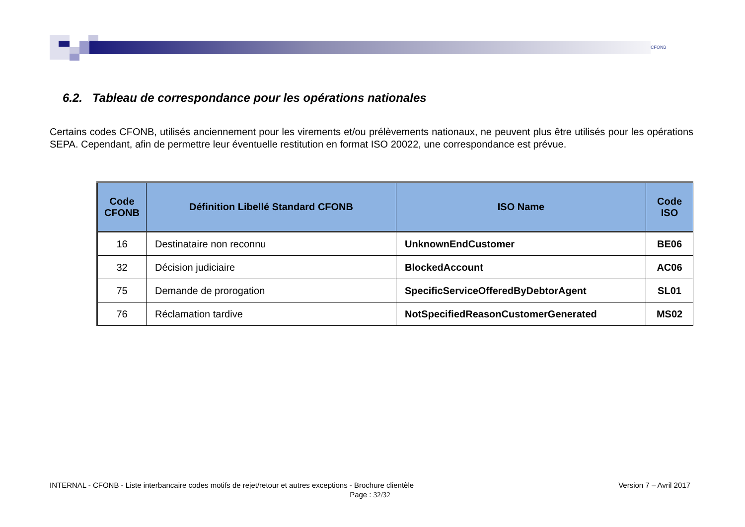CFONB
6.2. Tableau de correspondance pour les opérations nationales
Certains codes CFONB, utilisés anciennement pour les virements et/ou prélèvements nationaux, ne peuvent plus être utilisés pour les opérations SEPA. Cependant, afin de permettre leur éventuelle restitution en format ISO 20022, une correspondance est prévue.
| Code CFONB | Définition Libellé Standard CFONB | ISO Name | Code ISO |
| --- | --- | --- | --- |
| 16 | Destinataire non reconnu | UnknownEndCustomer | BE06 |
| 32 | Décision judiciaire | BlockedAccount | AC06 |
| 75 | Demande de prorogation | SpecificServiceOfferedByDebtorAgent | SL01 |
| 76 | Réclamation tardive | NotSpecifiedReasonCustomerGenerated | MS02 |
INTERNAL - CFONB - Liste interbancaire codes motifs de rejet/retour et autres exceptions - Brochure clientèle Version 7 – Avril 2017
Page : 32/32